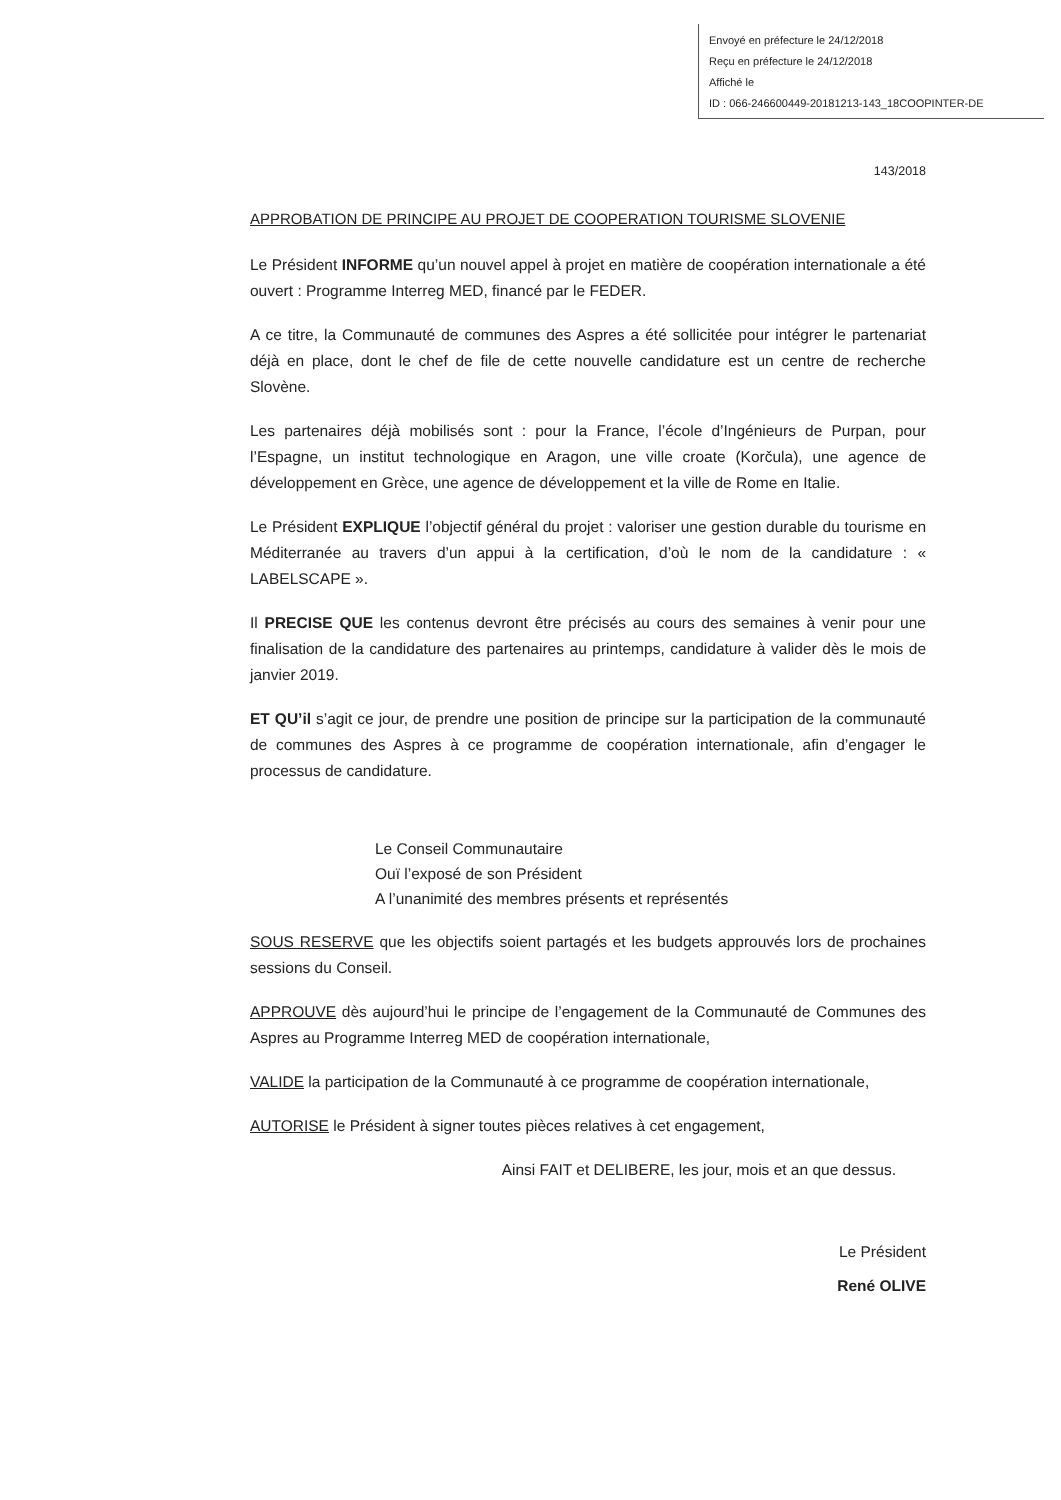Envoyé en préfecture le 24/12/2018
Reçu en préfecture le 24/12/2018
Affiché le
ID : 066-246600449-20181213-143_18COOPINTER-DE
143/2018
APPROBATION DE PRINCIPE AU PROJET DE COOPERATION TOURISME SLOVENIE
Le Président INFORME qu’un nouvel appel à projet en matière de coopération internationale a été ouvert : Programme Interreg MED, financé par le FEDER.
A ce titre, la Communauté de communes des Aspres a été sollicitée pour intégrer le partenariat déjà en place, dont le chef de file de cette nouvelle candidature est un centre de recherche Slovène.
Les partenaires déjà mobilisés sont : pour la France, l’école d’Ingénieurs de Purpan, pour l’Espagne, un institut technologique en Aragon, une ville croate (Korčula), une agence de développement en Grèce, une agence de développement et la ville de Rome en Italie.
Le Président EXPLIQUE l’objectif général du projet : valoriser une gestion durable du tourisme en Méditerranée au travers d’un appui à la certification, d’où le nom de la candidature : « LABELSCAPE ».
Il PRECISE QUE les contenus devront être précisés au cours des semaines à venir pour une finalisation de la candidature des partenaires au printemps, candidature à valider dès le mois de janvier 2019.
ET QU’il s’agit ce jour, de prendre une position de principe sur la participation de la communauté de communes des Aspres à ce programme de coopération internationale, afin d’engager le processus de candidature.
Le Conseil Communautaire
Ouï l’exposé de son Président
A l’unanimité des membres présents et représentés
SOUS RESERVE que les objectifs soient partagés et les budgets approuvés lors de prochaines sessions du Conseil.
APPROUVE dès aujourd’hui le principe de l’engagement de la Communauté de Communes des Aspres au Programme Interreg MED de coopération internationale,
VALIDE la participation de la Communauté à ce programme de coopération internationale,
AUTORISE le Président à signer toutes pièces relatives à cet engagement,
Ainsi FAIT et DELIBERE, les jour, mois et an que dessus.
Le Président
René OLIVE